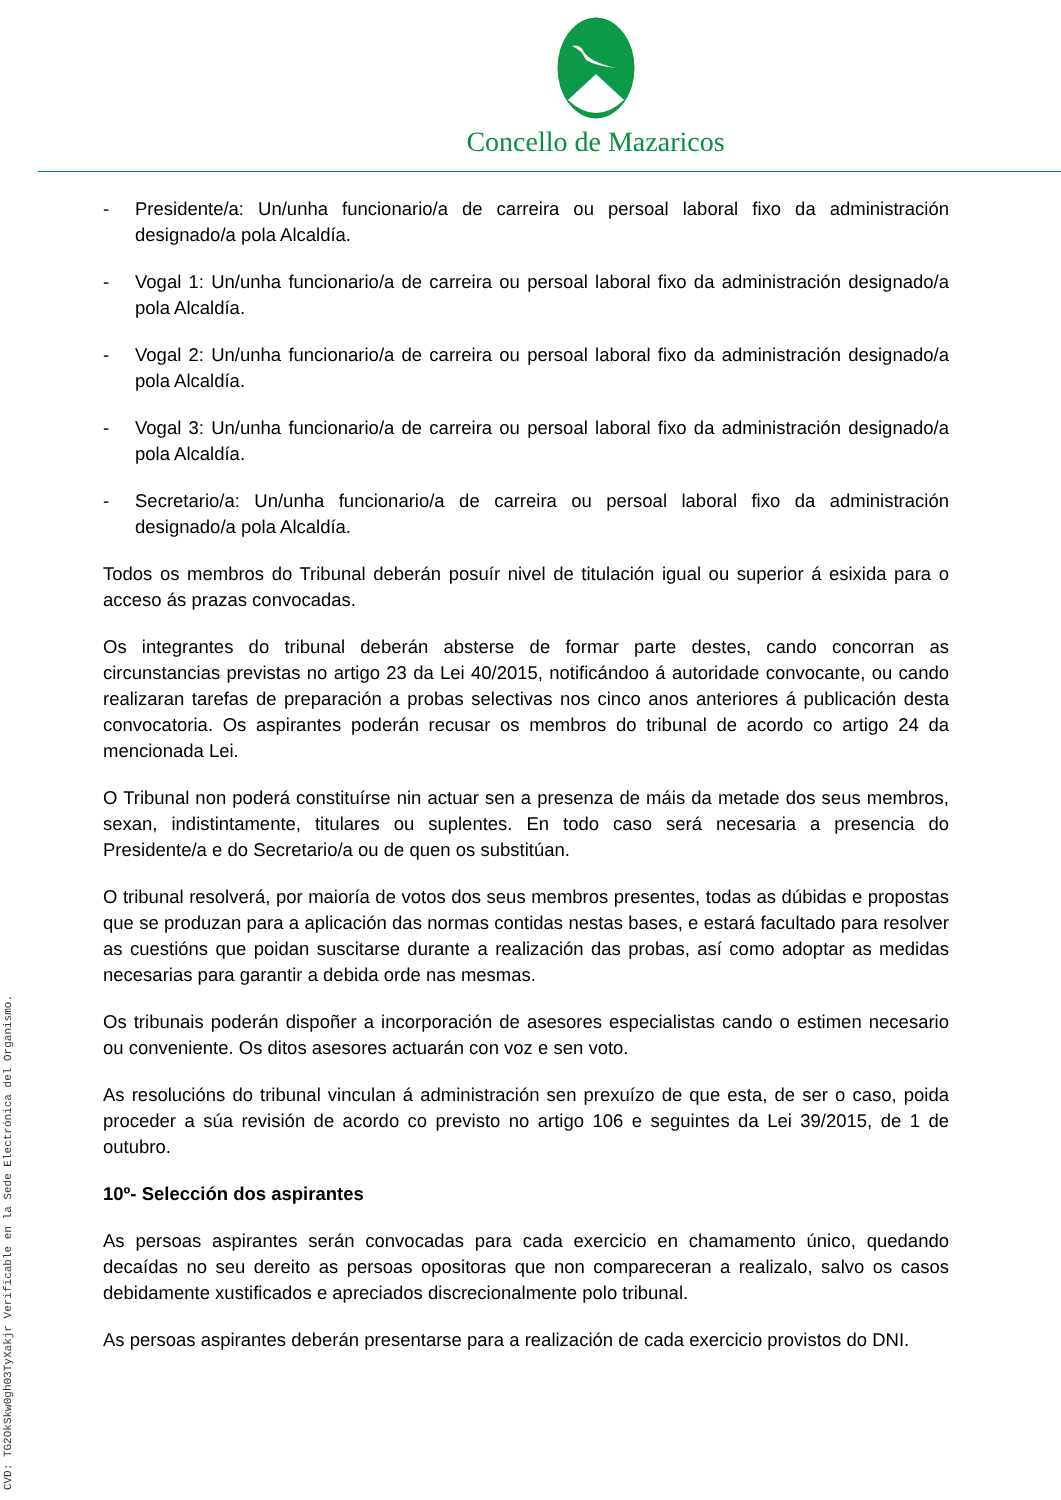Concello de Mazaricos
- Presidente/a: Un/unha funcionario/a de carreira ou persoal laboral fixo da administración designado/a pola Alcaldía.
- Vogal 1: Un/unha funcionario/a de carreira ou persoal laboral fixo da administración designado/a pola Alcaldía.
- Vogal 2: Un/unha funcionario/a de carreira ou persoal laboral fixo da administración designado/a pola Alcaldía.
- Vogal 3: Un/unha funcionario/a de carreira ou persoal laboral fixo da administración designado/a pola Alcaldía.
- Secretario/a: Un/unha funcionario/a de carreira ou persoal laboral fixo da administración designado/a pola Alcaldía.
Todos os membros do Tribunal deberán posuír nivel de titulación igual ou superior á esixida para o acceso ás prazas convocadas.
Os integrantes do tribunal deberán absterse de formar parte destes, cando concorran as circunstancias previstas no artigo 23 da Lei 40/2015, notificándoo á autoridade convocante, ou cando realizaran tarefas de preparación a probas selectivas nos cinco anos anteriores á publicación desta convocatoria. Os aspirantes poderán recusar os membros do tribunal de acordo co artigo 24 da mencionada Lei.
O Tribunal non poderá constituírse nin actuar sen a presenza de máis da metade dos seus membros, sexan, indistintamente, titulares ou suplentes. En todo caso será necesaria a presencia do Presidente/a e do Secretario/a ou de quen os substitúan.
O tribunal resolverá, por maioría de votos dos seus membros presentes, todas as dúbidas e propostas que se produzan para a aplicación das normas contidas nestas bases, e estará facultado para resolver as cuestións que poidan suscitarse durante a realización das probas, así como adoptar as medidas necesarias para garantir a debida orde nas mesmas.
Os tribunais poderán dispoñer a incorporación de asesores especialistas cando o estimen necesario ou conveniente. Os ditos asesores actuarán con voz e sen voto.
As resolucións do tribunal vinculan á administración sen prexuízo de que esta, de ser o caso, poida proceder a súa revisión de acordo co previsto no artigo 106 e seguintes da Lei 39/2015, de 1 de outubro.
10º- Selección dos aspirantes
As persoas aspirantes serán convocadas para cada exercicio en chamamento único, quedando decaídas no seu dereito as persoas opositoras que non compareceran a realizalo, salvo os casos debidamente xustificados e apreciados discrecionalmente polo tribunal.
As persoas aspirantes deberán presentarse para a realización de cada exercicio provistos do DNI.
CVD: TG2OkSkw0gh03TyXakjr Verificable en la Sede Electrónica del Organismo.